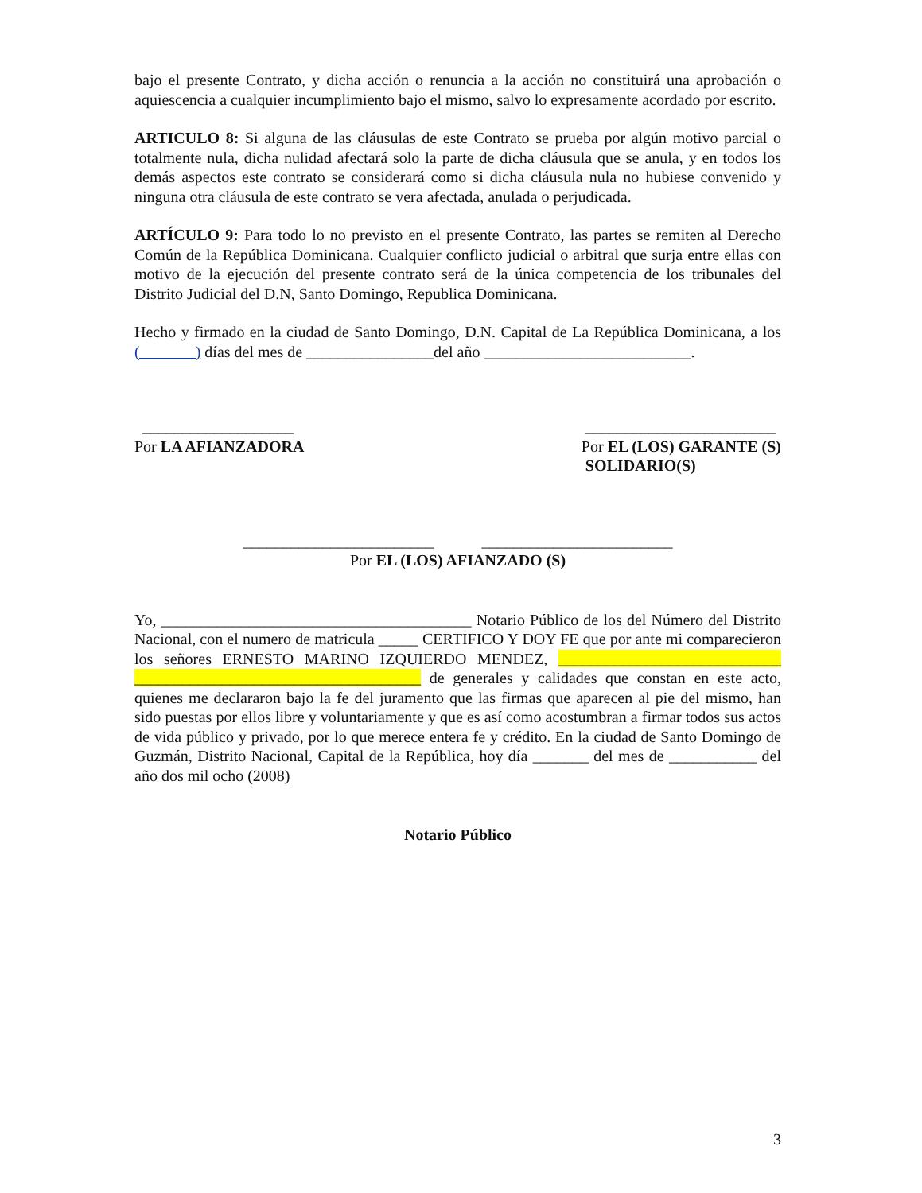bajo el presente Contrato, y dicha acción o renuncia a la acción no constituirá una aprobación o aquiescencia a cualquier incumplimiento bajo el mismo, salvo lo expresamente acordado por escrito.
ARTICULO 8: Si alguna de las cláusulas de este Contrato se prueba por algún motivo parcial o totalmente nula, dicha nulidad afectará solo la parte de dicha cláusula que se anula, y en todos los demás aspectos este contrato se considerará como si dicha cláusula nula no hubiese convenido y ninguna otra cláusula de este contrato se vera afectada, anulada o perjudicada.
ARTÍCULO 9: Para todo lo no previsto en el presente Contrato, las partes se remiten al Derecho Común de la República Dominicana. Cualquier conflicto judicial o arbitral que surja entre ellas con motivo de la ejecución del presente contrato será de la única competencia de los tribunales del Distrito Judicial del D.N, Santo Domingo, Republica Dominicana.
Hecho y firmado en la ciudad de Santo Domingo, D.N. Capital de La República Dominicana, a los (_______) días del mes de ________________del año __________________________.
___________________
Por LA AFIANZADORA
________________________
Por EL (LOS) GARANTE (S)
SOLIDARIO(S)
________________________ ________________________
Por EL (LOS) AFIANZADO (S)
Yo, _______________________________________ Notario Público de los del Número del Distrito Nacional, con el numero de matricula _____ CERTIFICO Y DOY FE que por ante mi comparecieron los señores ERNESTO MARINO IZQUIERDO MENDEZ, ____________________________ ____________________________________ de generales y calidades que constan en este acto, quienes me declararon bajo la fe del juramento que las firmas que aparecen al pie del mismo, han sido puestas por ellos libre y voluntariamente y que es así como acostumbran a firmar todos sus actos de vida público y privado, por lo que merece entera fe y crédito. En la ciudad de Santo Domingo de Guzmán, Distrito Nacional, Capital de la República, hoy día _______ del mes de ___________ del año dos mil ocho (2008)
Notario Público
3